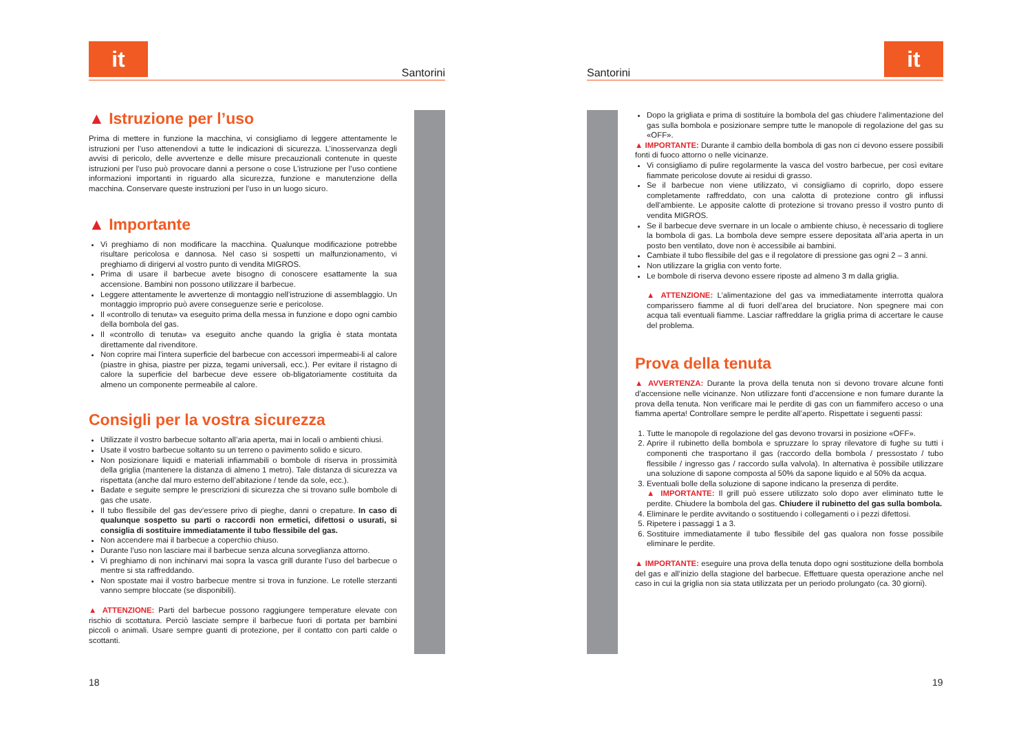it
Santorini
▲ Istruzione per l’uso
Prima di mettere in funzione la macchina, vi consigliamo di leggere attentamente le istruzioni per l’uso attenendovi a tutte le indicazioni di sicurezza. L’inosservanza degli avvisi di pericolo, delle avvertenze e delle misure precauzionali contenute in queste istruzioni per l’uso può provocare danni a persone o cose L’istruzione per l’uso contiene informazioni importanti in riguardo alla sicurezza, funzione e manutenzione della macchina. Conservare queste instruzioni per l’uso in un luogo sicuro.
▲ Importante
Vi preghiamo di non modificare la macchina. Qualunque modificazione potrebbe risultare pericolosa e dannosa. Nel caso si sospetti un malfunzionamento, vi preghiamo di dirigervi al vostro punto di vendita MIGROS.
Prima di usare il barbecue avete bisogno di conoscere esattamente la sua accensione. Bambini non possono utilizzare il barbecue.
Leggere attentamente le avvertenze di montaggio nell’istruzione di assemblaggio. Un montaggio improprio può avere conseguenze serie e pericolose.
Il «controllo di tenuta» va eseguito prima della messa in funzione e dopo ogni cambio della bombola del gas.
Il «controllo di tenuta» va eseguito anche quando la griglia è stata montata direttamente dal rivenditore.
Non coprire mai l’intera superficie del barbecue con accessori impermeabi-li al calore (piastre in ghisa, piastre per pizza, tegami universali, ecc.). Per evitare il ristagno di calore la superficie del barbecue deve essere ob-bligatoriamente costituita da almeno un componente permeabile al calore.
Consigli per la vostra sicurezza
Utilizzate il vostro barbecue soltanto all’aria aperta, mai in locali o ambienti chiusi.
Usate il vostro barbecue soltanto su un terreno o pavimento solido e sicuro.
Non posizionare liquidi e materiali infiammabili o bombole di riserva in prossimità della griglia (mantenere la distanza di almeno 1 metro). Tale distanza di sicurezza va rispettata (anche dal muro esterno dell’abitazione / tende da sole, ecc.).
Badate e seguite sempre le prescrizioni di sicurezza che si trovano sulle bombole di gas che usate.
Il tubo flessibile del gas dev’essere privo di pieghe, danni o crepature. In caso di qualunque sospetto su parti o raccordi non ermetici, difettosi o usurati, si consiglia di sostituire immediatamente il tubo flessibile del gas.
Non accendere mai il barbecue a coperchio chiuso.
Durante l’uso non lasciare mai il barbecue senza alcuna sorveglianza attorno.
Vi preghiamo di non inchinarvi mai sopra la vasca grill durante l’uso del barbecue o mentre si sta raffreddando.
Non spostate mai il vostro barbecue mentre si trova in funzione. Le rotelle sterzanti vanno sempre bloccate (se disponibili).
▲ ATTENZIONE: Parti del barbecue possono raggiungere temperature elevate con rischio di scottatura. Perciò lasciate sempre il barbecue fuori di portata per bambini piccoli o animali. Usare sempre guanti di protezione, per il contatto con parti calde o scottanti.
18
Santorini
it
Dopo la grigliata e prima di sostituire la bombola del gas chiudere l‘alimentazione del gas sulla bombola e posizionare sempre tutte le manopole di regolazione del gas su «OFF».
▲ IMPORTANTE: Durante il cambio della bombola di gas non ci devono essere possibili fonti di fuoco attorno o nelle vicinanze.
Vi consigliamo di pulire regolarmente la vasca del vostro barbecue, per così evitare fiammate pericolose dovute ai residui di grasso.
Se il barbecue non viene utilizzato, vi consigliamo di coprirlo, dopo essere completamente raffreddato, con una calotta di protezione contro gli influssi dell’ambiente. Le apposite calotte di protezione si trovano presso il vostro punto di vendita MIGROS.
Se il barbecue deve svernare in un locale o ambiente chiuso, è necessario di togliere la bombola di gas. La bombola deve sempre essere depositata all’aria aperta in un posto ben ventilato, dove non è accessibile ai bambini.
Cambiate il tubo flessibile del gas e il regolatore di pressione gas ogni 2 – 3 anni.
Non utilizzare la griglia con vento forte.
Le bombole di riserva devono essere riposte ad almeno 3 m dalla griglia.
▲ ATTENZIONE: L’alimentazione del gas va immediatamente interrotta qualora comparissero fiamme al di fuori dell’area del bruciatore. Non spegnere mai con acqua tali eventuali fiamme. Lasciar raffreddare la griglia prima di accertare le cause del problema.
Prova della tenuta
▲ AVVERTENZA: Durante la prova della tenuta non si devono trovare alcune fonti d’accensione nelle vicinanze. Non utilizzare fonti d’accensione e non fumare durante la prova della tenuta. Non verificare mai le perdite di gas con un fiammifero acceso o una fiamma aperta! Controllare sempre le perdite all’aperto. Rispettate i seguenti passi:
1. Tutte le manopole di regolazione del gas devono trovarsi in posizione «OFF».
2. Aprire il rubinetto della bombola e spruzzare lo spray rilevatore di fughe su tutti i componenti che trasportano il gas (raccordo della bombola / pressostato / tubo flessibile / ingresso gas / raccordo sulla valvola). In alternativa è possibile utilizzare una soluzione di sapone composta al 50% da sapone liquido e al 50% da acqua.
3. Eventuali bolle della soluzione di sapone indicano la presenza di perdite.
▲ IMPORTANTE: Il grill può essere utilizzato solo dopo aver eliminato tutte le perdite. Chiudere la bombola del gas. Chiudere il rubinetto del gas sulla bombola.
4. Eliminare le perdite avvitando o sostituendo i collegamenti o i pezzi difettosi.
5. Ripetere i passaggi 1 a 3.
6. Sostituire immediatamente il tubo flessibile del gas qualora non fosse possibile eliminare le perdite.
▲ IMPORTANTE: eseguire una prova della tenuta dopo ogni sostituzione della bombola del gas e all’inizio della stagione del barbecue. Effettuare questa operazione anche nel caso in cui la griglia non sia stata utilizzata per un periodo prolungato (ca. 30 giorni).
19